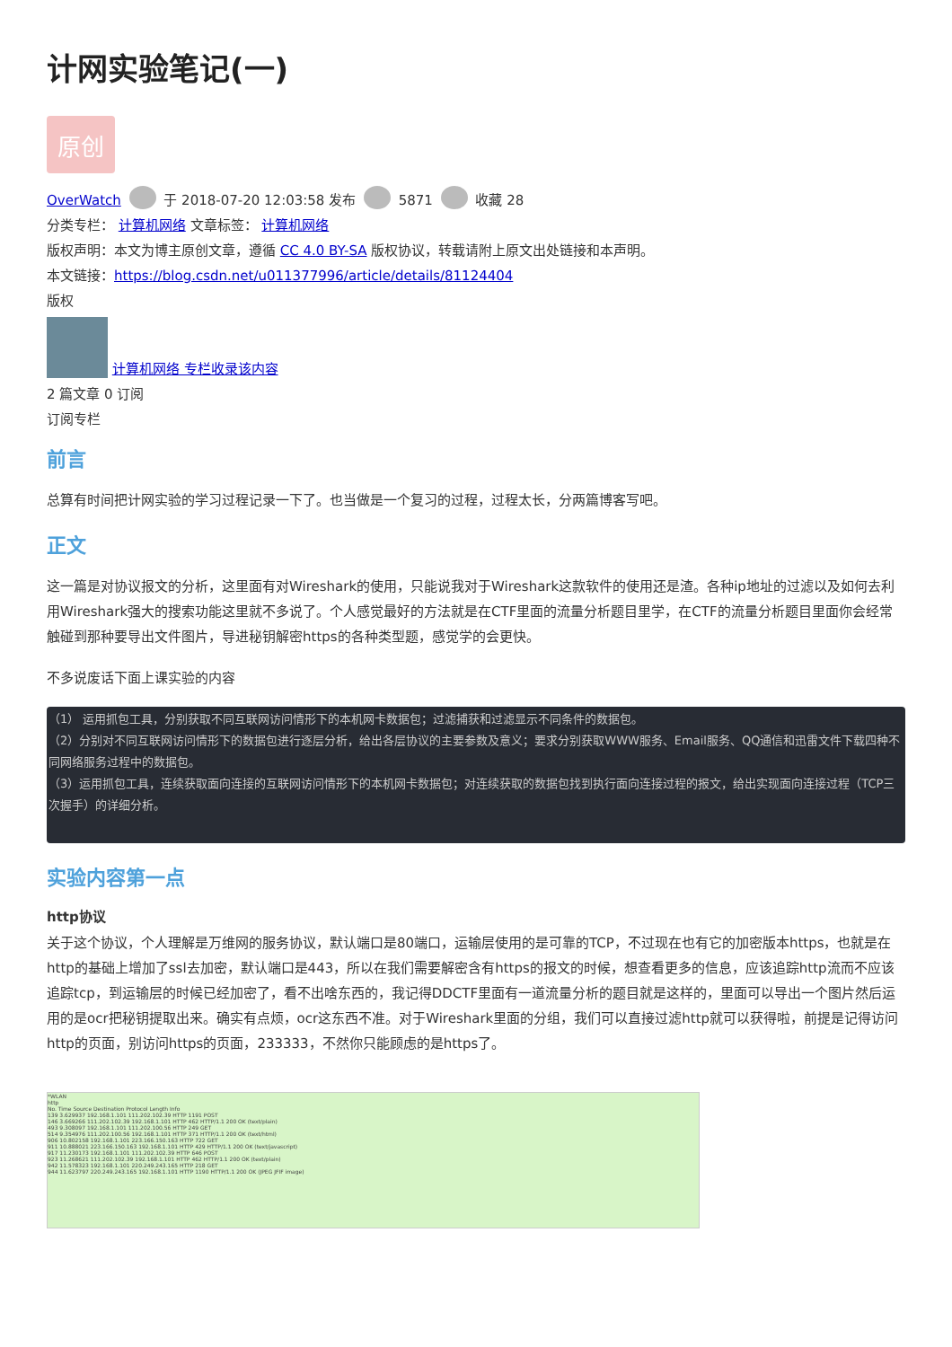计网实验笔记(一)
原创
OverWatch 于 2018-07-20 12:03:58 发布 5871 收藏 28
分类专栏： 计算机网络 文章标签： 计算机网络
版权声明：本文为博主原创文章，遵循 CC 4.0 BY-SA 版权协议，转载请附上原文出处链接和本声明。
本文链接：https://blog.csdn.net/u011377996/article/details/81124404
版权
计算机网络 专栏收录该内容
2 篇文章 0 订阅
订阅专栏
前言
总算有时间把计网实验的学习过程记录一下了。也当做是一个复习的过程，过程太长，分两篇博客写吧。
正文
这一篇是对协议报文的分析，这里面有对Wireshark的使用，只能说我对于Wireshark这款软件的使用还是渣。各种ip地址的过滤以及如何去利用Wireshark强大的搜索功能这里就不多说了。个人感觉最好的方法就是在CTF里面的流量分析题目里学，在CTF的流量分析题目里面你会经常触碰到那种要导出文件图片，导进秘钥解密https的各种类型题，感觉学的会更快。
不多说废话下面上课实验的内容
（1） 运用抓包工具，分别获取不同互联网访问情形下的本机网卡数据包；过滤捕获和过滤显示不同条件的数据包。
（2）分别对不同互联网访问情形下的数据包进行逐层分析，给出各层协议的主要参数及意义；要求分别获取WWW服务、Email服务、QQ通信和迅雷文件下载四种不同网络服务过程中的数据包。
（3）运用抓包工具，连续获取面向连接的互联网访问情形下的本机网卡数据包；对连续获取的数据包找到执行面向连接过程的报文，给出实现面向连接过程（TCP三次握手）的详细分析。
实验内容第一点
http协议
关于这个协议，个人理解是万维网的服务协议，默认端口是80端口，运输层使用的是可靠的TCP，不过现在也有它的加密版本https，也就是在http的基础上增加了ssl去加密，默认端口是443，所以在我们需要解密含有https的报文的时候，想查看更多的信息，应该追踪http流而不应该追踪tcp，到运输层的时候已经加密了，看不出啥东西的，我记得DDCTF里面有一道流量分析的题目就是这样的，里面可以导出一个图片然后运用的是ocr把秘钥提取出来。确实有点烦，ocr这东西不准。对于Wireshark里面的分组，我们可以直接过滤http就可以获得啦，前提是记得访问http的页面，别访问https的页面，233333，不然你只能顾虑的是https了。
*WLAN
http
No. Time Source Destination Protocol Length Info
139 3.629937 192.168.1.101 111.202.102.39 HTTP 1191 POST
146 3.669266 111.202.102.39 192.168.1.101 HTTP 462 HTTP/1.1 200 OK (text/plain)
493 9.308097 192.168.1.101 111.202.100.56 HTTP 249 GET
514 9.354976 111.202.100.56 192.168.1.101 HTTP 371 HTTP/1.1 200 OK (text/html)
906 10.802158 192.168.1.101 223.166.150.163 HTTP 722 GET
911 10.888021 223.166.150.163 192.168.1.101 HTTP 429 HTTP/1.1 200 OK (text/javascript)
917 11.230173 192.168.1.101 111.202.102.39 HTTP 646 POST
923 11.268621 111.202.102.39 192.168.1.101 HTTP 462 HTTP/1.1 200 OK (text/plain)
942 11.578323 192.168.1.101 220.249.243.165 HTTP 218 GET
944 11.623797 220.249.243.165 192.168.1.101 HTTP 1190 HTTP/1.1 200 OK (JPEG JFIF image)